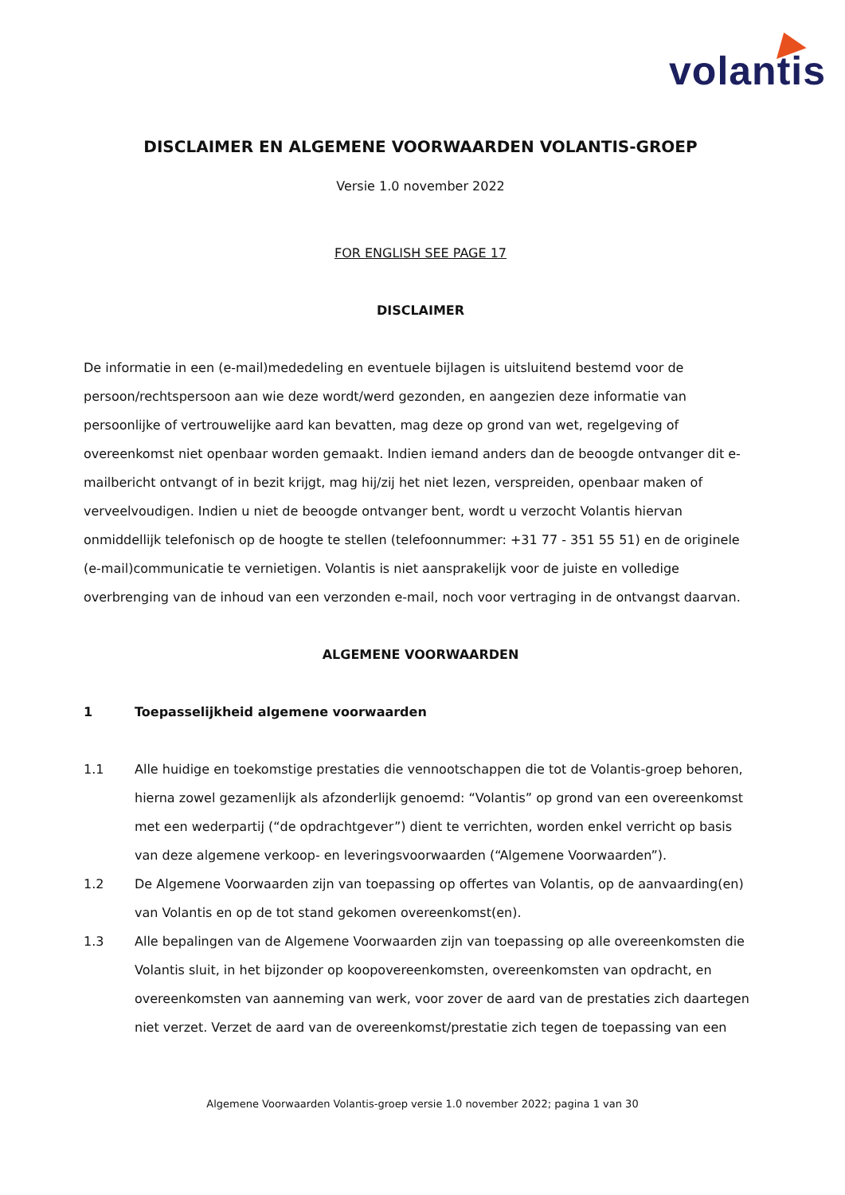volantis
DISCLAIMER EN ALGEMENE VOORWAARDEN VOLANTIS-GROEP
Versie 1.0 november 2022
FOR ENGLISH SEE PAGE 17
DISCLAIMER
De informatie in een (e-mail)mededeling en eventuele bijlagen is uitsluitend bestemd voor de persoon/rechtspersoon aan wie deze wordt/werd gezonden, en aangezien deze informatie van persoonlijke of vertrouwelijke aard kan bevatten, mag deze op grond van wet, regelgeving of overeenkomst niet openbaar worden gemaakt. Indien iemand anders dan de beoogde ontvanger dit e-mailbericht ontvangt of in bezit krijgt, mag hij/zij het niet lezen, verspreiden, openbaar maken of verveelvoudigen. Indien u niet de beoogde ontvanger bent, wordt u verzocht Volantis hiervan onmiddellijk telefonisch op de hoogte te stellen (telefoonnummer: +31 77 - 351 55 51) en de originele (e-mail)communicatie te vernietigen. Volantis is niet aansprakelijk voor de juiste en volledige overbrenging van de inhoud van een verzonden e-mail, noch voor vertraging in de ontvangst daarvan.
ALGEMENE VOORWAARDEN
1 Toepasselijkheid algemene voorwaarden
1.1 Alle huidige en toekomstige prestaties die vennootschappen die tot de Volantis-groep behoren, hierna zowel gezamenlijk als afzonderlijk genoemd: “Volantis” op grond van een overeenkomst met een wederpartij (“de opdrachtgever”) dient te verrichten, worden enkel verricht op basis van deze algemene verkoop- en leveringsvoorwaarden (“Algemene Voorwaarden”).
1.2 De Algemene Voorwaarden zijn van toepassing op offertes van Volantis, op de aanvaarding(en) van Volantis en op de tot stand gekomen overeenkomst(en).
1.3 Alle bepalingen van de Algemene Voorwaarden zijn van toepassing op alle overeenkomsten die Volantis sluit, in het bijzonder op koopovereenkomsten, overeenkomsten van opdracht, en overeenkomsten van aanneming van werk, voor zover de aard van de prestaties zich daartegen niet verzet. Verzet de aard van de overeenkomst/prestatie zich tegen de toepassing van een
Algemene Voorwaarden Volantis-groep versie 1.0 november 2022; pagina 1 van 30